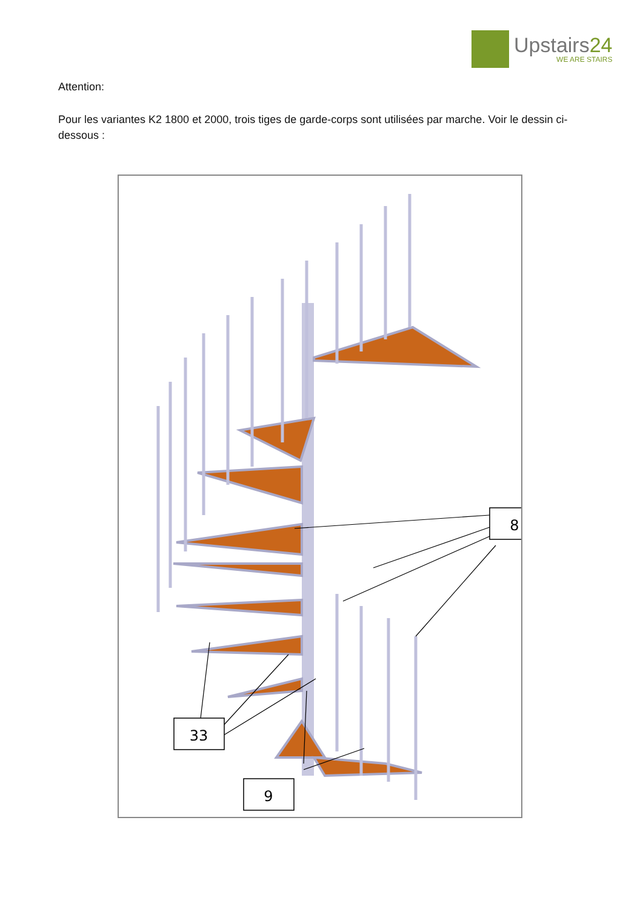Upstairs24
WE ARE STAIRS
Attention:
Pour les variantes K2 1800 et 2000, trois tiges de garde-corps sont utilisées par marche. Voir le dessin ci-dessous :
8
33
9